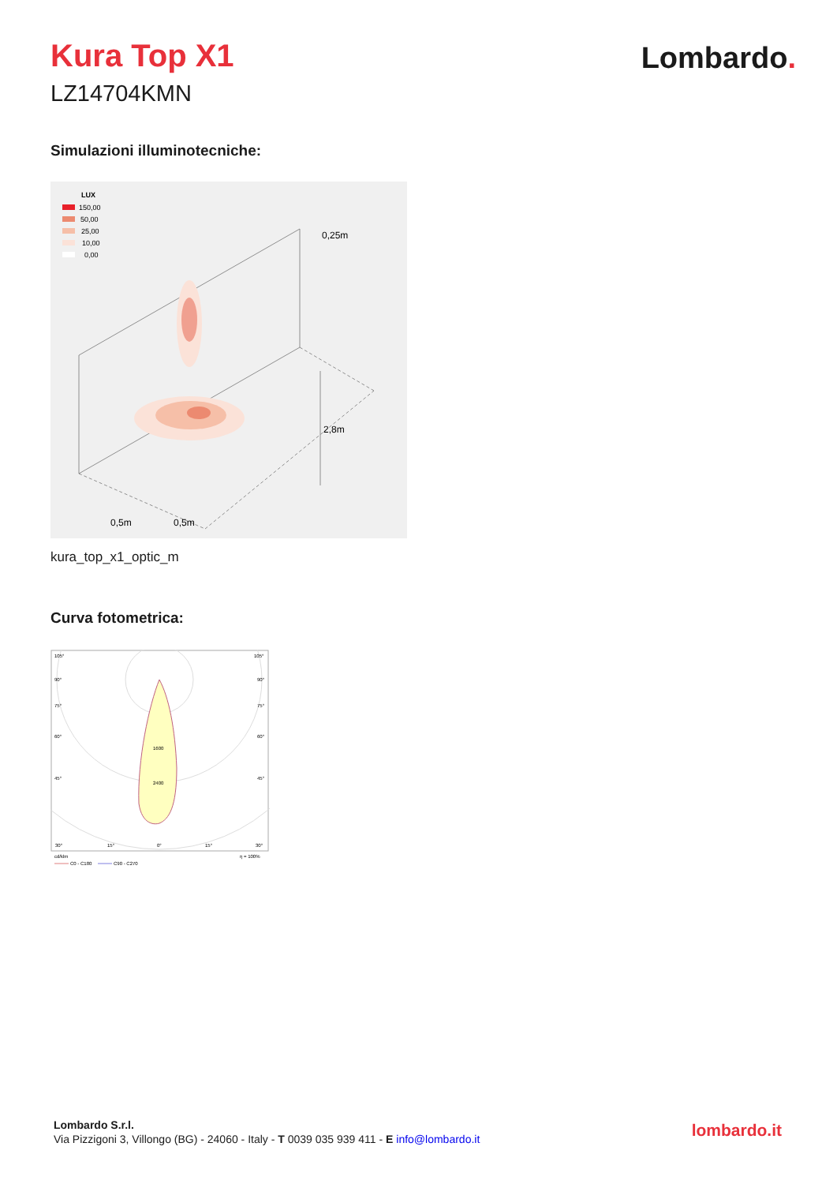Kura Top X1
LZ14704KMN
Lombardo.
Simulazioni illuminotecniche:
LUX
150,00
50,00
25,00
10,00
0,00
0,25m
2,8m
0,5m
0,5m
kura_top_x1_optic_m
Curva fotometrica:
105°
105°
90°
90°
75°
75°
60°
60°
45°
45°
1600
2400
30°
15°
0°
15°
30°
cd/klm
η = 100%
C0 - C180
C90 - C270
Lombardo S.r.l.
Via Pizzigoni 3, Villongo (BG) - 24060 - Italy - T 0039 035 939 411 - E info@lombardo.it
lombardo.it